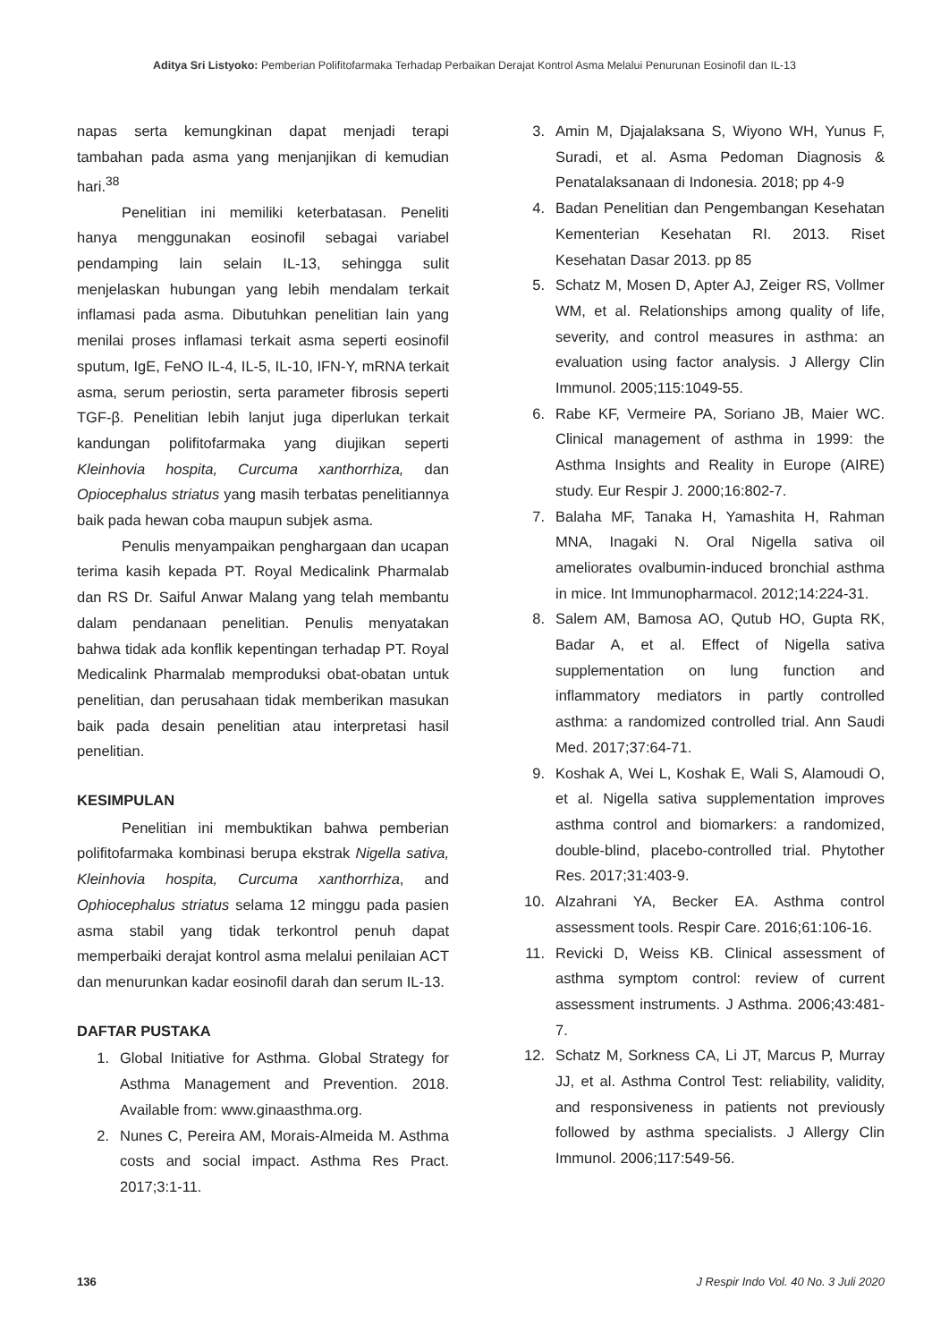Aditya Sri Listyoko: Pemberian Polifitofarmaka Terhadap Perbaikan Derajat Kontrol Asma Melalui Penurunan Eosinofil dan IL-13
napas serta kemungkinan dapat menjadi terapi tambahan pada asma yang menjanjikan di kemudian hari.<sup>38</sup>
Penelitian ini memiliki keterbatasan. Peneliti hanya menggunakan eosinofil sebagai variabel pendamping lain selain IL-13, sehingga sulit menjelaskan hubungan yang lebih mendalam terkait inflamasi pada asma. Dibutuhkan penelitian lain yang menilai proses inflamasi terkait asma seperti eosinofil sputum, IgE, FeNO IL-4, IL-5, IL-10, IFN-Y, mRNA terkait asma, serum periostin, serta parameter fibrosis seperti TGF-β. Penelitian lebih lanjut juga diperlukan terkait kandungan polifitofarmaka yang diujikan seperti Kleinhovia hospita, Curcuma xanthorrhiza, dan Opiocephalus striatus yang masih terbatas penelitiannya baik pada hewan coba maupun subjek asma.
Penulis menyampaikan penghargaan dan ucapan terima kasih kepada PT. Royal Medicalink Pharmalab dan RS Dr. Saiful Anwar Malang yang telah membantu dalam pendanaan penelitian. Penulis menyatakan bahwa tidak ada konflik kepentingan terhadap PT. Royal Medicalink Pharmalab memproduksi obat-obatan untuk penelitian, dan perusahaan tidak memberikan masukan baik pada desain penelitian atau interpretasi hasil penelitian.
KESIMPULAN
Penelitian ini membuktikan bahwa pemberian polifitofarmaka kombinasi berupa ekstrak Nigella sativa, Kleinhovia hospita, Curcuma xanthorrhiza, and Ophiocephalus striatus selama 12 minggu pada pasien asma stabil yang tidak terkontrol penuh dapat memperbaiki derajat kontrol asma melalui penilaian ACT dan menurunkan kadar eosinofil darah dan serum IL-13.
DAFTAR PUSTAKA
1. Global Initiative for Asthma. Global Strategy for Asthma Management and Prevention. 2018. Available from: www.ginaasthma.org.
2. Nunes C, Pereira AM, Morais-Almeida M. Asthma costs and social impact. Asthma Res Pract. 2017;3:1-11.
3. Amin M, Djajalaksana S, Wiyono WH, Yunus F, Suradi, et al. Asma Pedoman Diagnosis & Penatalaksanaan di Indonesia. 2018; pp 4-9
4. Badan Penelitian dan Pengembangan Kesehatan Kementerian Kesehatan RI. 2013. Riset Kesehatan Dasar 2013. pp 85
5. Schatz M, Mosen D, Apter AJ, Zeiger RS, Vollmer WM, et al. Relationships among quality of life, severity, and control measures in asthma: an evaluation using factor analysis. J Allergy Clin Immunol. 2005;115:1049-55.
6. Rabe KF, Vermeire PA, Soriano JB, Maier WC. Clinical management of asthma in 1999: the Asthma Insights and Reality in Europe (AIRE) study. Eur Respir J. 2000;16:802-7.
7. Balaha MF, Tanaka H, Yamashita H, Rahman MNA, Inagaki N. Oral Nigella sativa oil ameliorates ovalbumin-induced bronchial asthma in mice. Int Immunopharmacol. 2012;14:224-31.
8. Salem AM, Bamosa AO, Qutub HO, Gupta RK, Badar A, et al. Effect of Nigella sativa supplementation on lung function and inflammatory mediators in partly controlled asthma: a randomized controlled trial. Ann Saudi Med. 2017;37:64-71.
9. Koshak A, Wei L, Koshak E, Wali S, Alamoudi O, et al. Nigella sativa supplementation improves asthma control and biomarkers: a randomized, double-blind, placebo-controlled trial. Phytother Res. 2017;31:403-9.
10. Alzahrani YA, Becker EA. Asthma control assessment tools. Respir Care. 2016;61:106-16.
11. Revicki D, Weiss KB. Clinical assessment of asthma symptom control: review of current assessment instruments. J Asthma. 2006;43:481-7.
12. Schatz M, Sorkness CA, Li JT, Marcus P, Murray JJ, et al. Asthma Control Test: reliability, validity, and responsiveness in patients not previously followed by asthma specialists. J Allergy Clin Immunol. 2006;117:549-56.
136 J Respir Indo Vol. 40 No. 3 Juli 2020